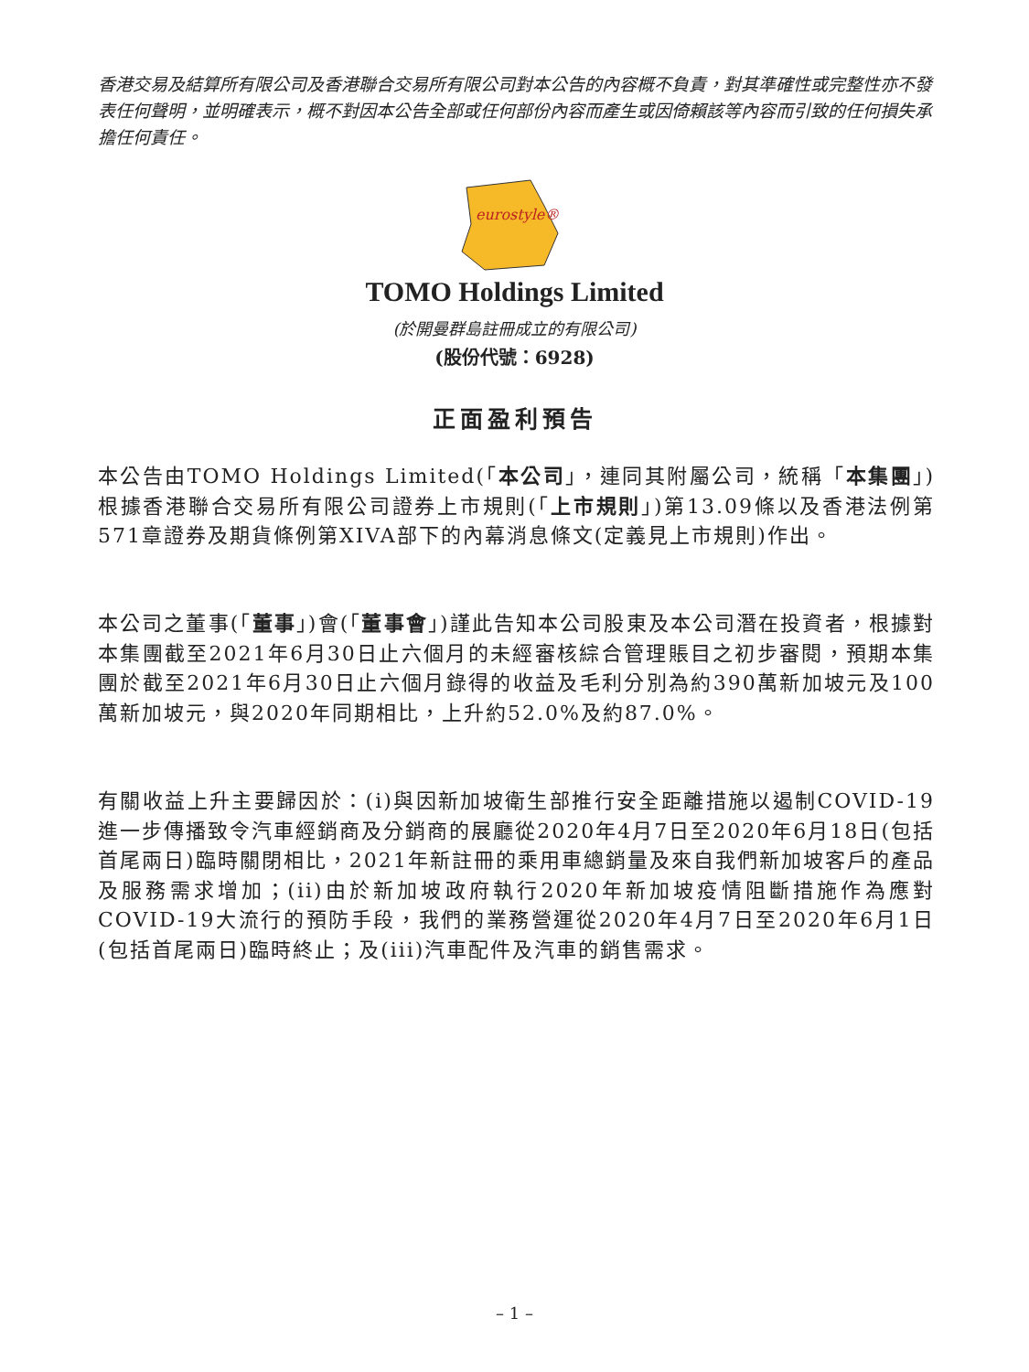香港交易及結算所有限公司及香港聯合交易所有限公司對本公告的內容概不負責，對其準確性或完整性亦不發表任何聲明，並明確表示，概不對因本公告全部或任何部份內容而產生或因倚賴該等內容而引致的任何損失承擔任何責任。
eurostyle®
TOMO Holdings Limited
(於開曼群島註冊成立的有限公司)
(股份代號：6928)
正面盈利預告
本公告由TOMO Holdings Limited(「本公司」，連同其附屬公司，統稱「本集團」)根據香港聯合交易所有限公司證券上市規則(「上市規則」)第13.09條以及香港法例第571章證券及期貨條例第XIVA部下的內幕消息條文(定義見上市規則)作出。
本公司之董事(「董事」)會(「董事會」)謹此告知本公司股東及本公司潛在投資者，根據對本集團截至2021年6月30日止六個月的未經審核綜合管理賬目之初步審閱，預期本集團於截至2021年6月30日止六個月錄得的收益及毛利分別為約390萬新加坡元及100萬新加坡元，與2020年同期相比，上升約52.0%及約87.0%。
有關收益上升主要歸因於：(i)與因新加坡衛生部推行安全距離措施以遏制COVID-19進一步傳播致令汽車經銷商及分銷商的展廳從2020年4月7日至2020年6月18日(包括首尾兩日)臨時關閉相比，2021年新註冊的乘用車總銷量及來自我們新加坡客戶的產品及服務需求增加；(ii)由於新加坡政府執行2020年新加坡疫情阻斷措施作為應對COVID-19大流行的預防手段，我們的業務營運從2020年4月7日至2020年6月1日(包括首尾兩日)臨時終止；及(iii)汽車配件及汽車的銷售需求。
– 1 –